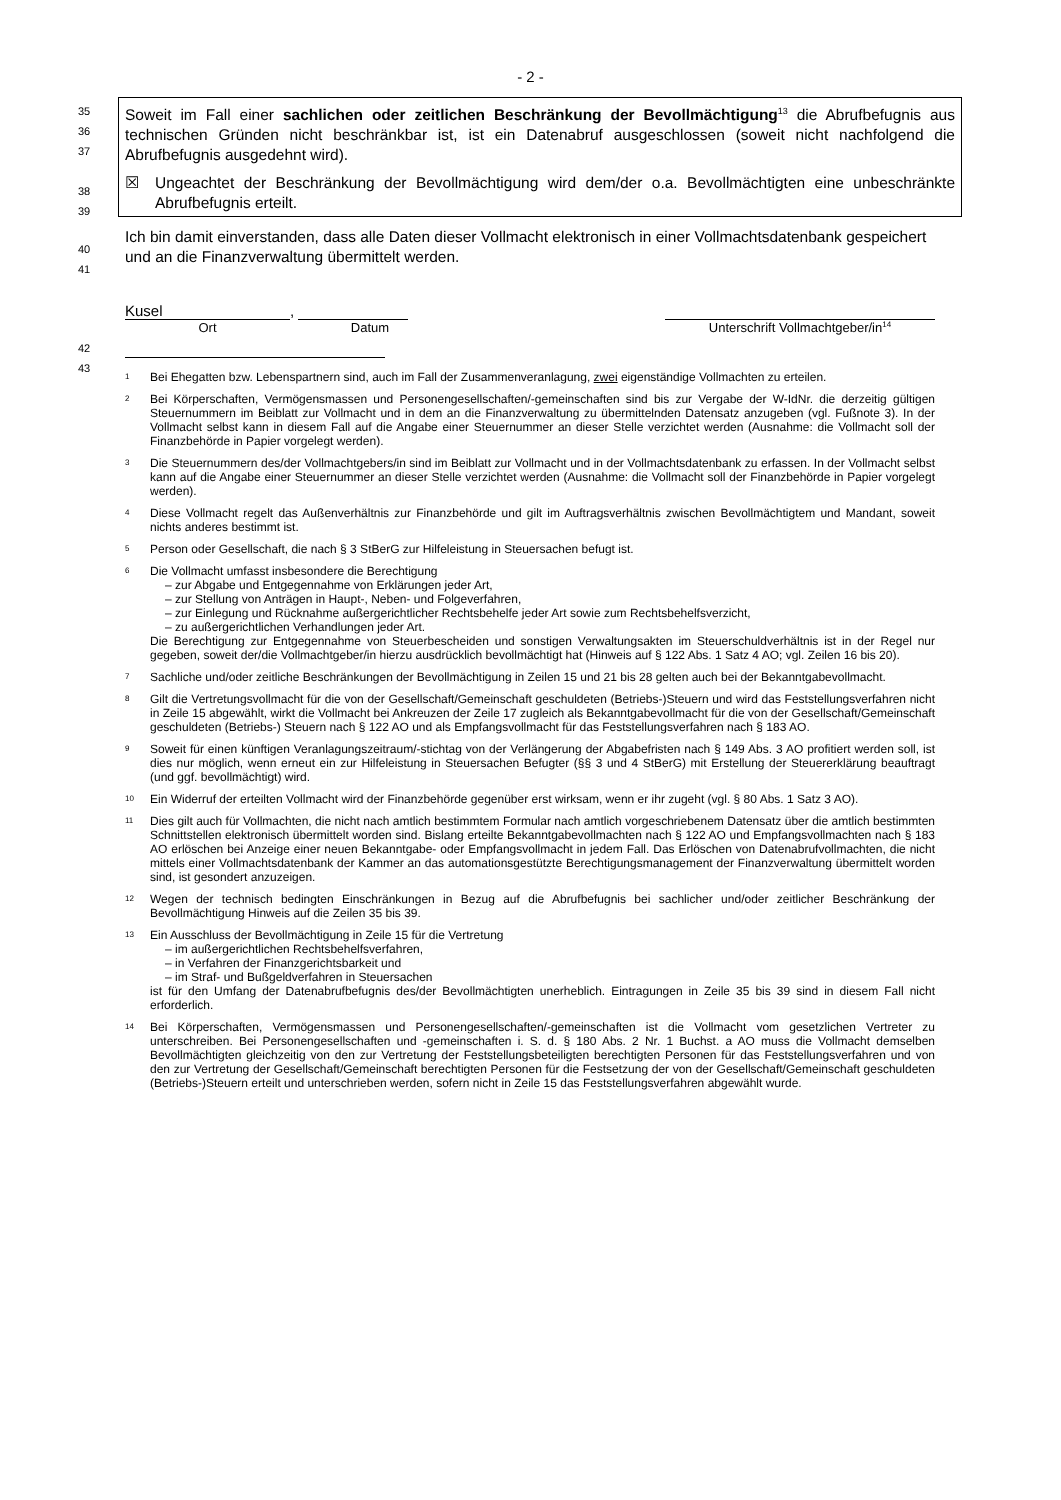- 2 -
35
36
37
38
39
Soweit im Fall einer sachlichen oder zeitlichen Beschränkung der Bevollmächtigung<sup>13</sup> die Abrufbefugnis aus technischen Gründen nicht beschränkbar ist, ist ein Datenabruf ausgeschlossen (soweit nicht nachfolgend die Abrufbefugnis ausgedehnt wird).
☒ Ungeachtet der Beschränkung der Bevollmächtigung wird dem/der o.a. Bevollmächtigten eine unbeschränkte Abrufbefugnis erteilt.
40
41
Ich bin damit einverstanden, dass alle Daten dieser Vollmacht elektronisch in einer Vollmachtsdaten­bank gespeichert und an die Finanzverwaltung übermittelt werden.
42
43
Kusel ,
Ort Datum Unterschrift Vollmachtgeber/in<sup>14</sup>
<sup>1</sup>
Bei Ehegatten bzw. Lebenspartnern sind, auch im Fall der Zusammenveranlagung, zwei eigenständige Vollmachten zu erteilen.
<sup>2</sup>
Bei Körperschaften, Vermögensmassen und Personengesellschaften/-gemeinschaften sind bis zur Vergabe der W-IdNr. die derzeitig gültigen Steuernummern im Beiblatt zur Vollmacht und in dem an die Finanzverwaltung zu übermittelnden Daten­satz anzugeben (vgl. Fußnote 3). In der Vollmacht selbst kann in diesem Fall auf die Angabe einer Steuernummer an dieser Stelle verzichtet werden (Ausnahme: die Vollmacht soll der Finanzbehörde in Papier vorgelegt werden).
<sup>3</sup>
Die Steuernummern des/der Vollmachtgebers/in sind im Beiblatt zur Vollmacht und in der Vollmachtsdatenbank zu erfas­sen. In der Vollmacht selbst kann auf die Angabe einer Steuernummer an dieser Stelle verzichtet werden (Ausnahme: die Vollmacht soll der Finanzbehörde in Papier vorgelegt werden).
<sup>4</sup>
Diese Vollmacht regelt das Außenverhältnis zur Finanzbehörde und gilt im Auftragsverhältnis zwischen Bevollmächtigtem und Mandant, soweit nichts anderes bestimmt ist.
<sup>5</sup>
Person oder Gesellschaft, die nach § 3 StBerG zur Hilfeleistung in Steuersachen befugt ist.
<sup>6</sup>
Die Vollmacht umfasst insbesondere die Berechtigung
– zur Abgabe und Entgegennahme von Erklärungen jeder Art,
– zur Stellung von Anträgen in Haupt-, Neben- und Folgeverfahren,
– zur Einlegung und Rücknahme außergerichtlicher Rechtsbehelfe jeder Art sowie zum Rechtsbehelfsverzicht,
– zu außergerichtlichen Verhandlungen jeder Art.
Die Berechtigung zur Entgegennahme von Steuerbescheiden und sonstigen Verwaltungsakten im Steuerschuldverhältnis ist in der Regel nur gegeben, soweit der/die Vollmachtgeber/in hierzu ausdrücklich bevollmächtigt hat (Hinweis auf § 122 Abs. 1 Satz 4 AO; vgl. Zeilen 16 bis 20).
<sup>7</sup>
Sachliche und/oder zeitliche Beschränkungen der Bevollmächtigung in Zeilen 15 und 21 bis 28 gelten auch bei der Bekanntgabevollmacht.
<sup>8</sup>
Gilt die Vertretungsvollmacht für die von der Gesellschaft/Gemeinschaft geschuldeten (Betriebs-)Steuern und wird das Feststellungsverfahren nicht in Zeile 15 abgewählt, wirkt die Vollmacht bei Ankreuzen der Zeile 17 zugleich als Bekannt­gabevollmacht für die von der Gesellschaft/Gemeinschaft geschuldeten (Betriebs-) Steuern nach § 122 AO und als Emp­fangsvollmacht für das Feststellungsverfahren nach § 183 AO.
<sup>9</sup>
Soweit für einen künftigen Veranlagungszeitraum/-stichtag von der Verlängerung der Abgabefristen nach § 149 Abs. 3 AO profitiert werden soll, ist dies nur möglich, wenn erneut ein zur Hilfeleistung in Steuersachen Befugter (§§ 3 und 4 StBerG) mit Erstellung der Steuererklärung beauftragt (und ggf. bevollmächtigt) wird.
<sup>10</sup>
Ein Widerruf der erteilten Vollmacht wird der Finanzbehörde gegenüber erst wirksam, wenn er ihr zugeht (vgl. § 80 Abs. 1 Satz 3 AO).
<sup>11</sup>
Dies gilt auch für Vollmachten, die nicht nach amtlich bestimmtem Formular nach amtlich vorgeschriebenem Datensatz über die amtlich bestimmten Schnittstellen elektronisch übermittelt worden sind. Bislang erteilte Bekanntgabevollmachten nach § 122 AO und Empfangsvollmachten nach § 183 AO erlöschen bei Anzeige einer neuen Bekanntgabe- oder Empfangsvoll­macht in jedem Fall. Das Erlöschen von Datenabrufvollmachten, die nicht mittels einer Vollmachtsdatenbank der Kammer an das automationsgestützte Berechtigungsmanagement der Finanzverwaltung übermittelt worden sind, ist gesondert an­zuzeigen.
<sup>12</sup>
Wegen der technisch bedingten Einschränkungen in Bezug auf die Abrufbefugnis bei sachlicher und/oder zeitlicher Beschränkung der Bevollmächtigung Hinweis auf die Zeilen 35 bis 39.
<sup>13</sup>
Ein Ausschluss der Bevollmächtigung in Zeile 15 für die Vertretung
– im außergerichtlichen Rechtsbehelfsverfahren,
– in Verfahren der Finanzgerichtsbarkeit und
– im Straf- und Bußgeldverfahren in Steuersachen
ist für den Umfang der Datenabrufbefugnis des/der Bevollmächtigten unerheblich. Eintragungen in Zeile 35 bis 39 sind in diesem Fall nicht erforderlich.
<sup>14</sup>
Bei Körperschaften, Vermögensmassen und Personengesellschaften/-gemeinschaften ist die Vollmacht vom gesetzlichen Vertreter zu unterschreiben. Bei Personengesellschaften und -gemeinschaften i. S. d. § 180 Abs. 2 Nr. 1 Buchst. a AO muss die Vollmacht demselben Bevollmächtigten gleichzeitig von den zur Vertretung der Feststellungsbeteiligten berech­tigten Personen für das Feststellungsverfahren und von den zur Vertretung der Gesellschaft/Gemeinschaft berechtigten Personen für die Festsetzung der von der Gesellschaft/Gemeinschaft geschuldeten (Betriebs-)Steuern erteilt und unter­schrieben werden, sofern nicht in Zeile 15 das Feststellungsverfahren abgewählt wurde.